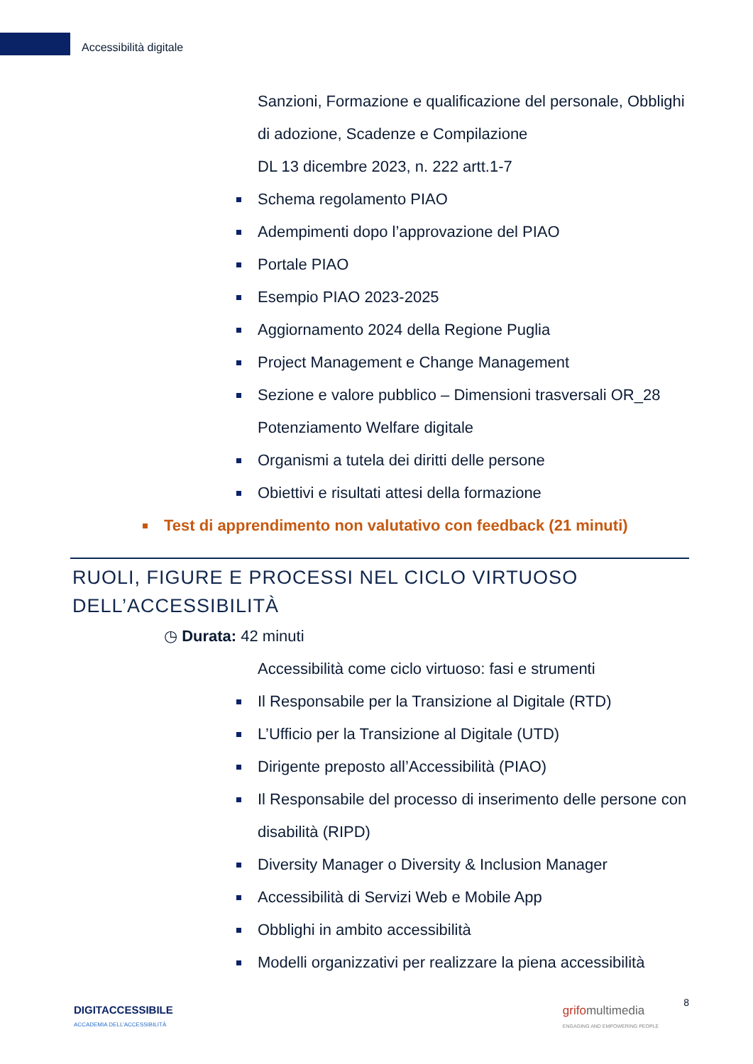Accessibilità digitale
Sanzioni, Formazione e qualificazione del personale, Obblighi di adozione, Scadenze e Compilazione
DL 13 dicembre 2023, n. 222 artt.1-7
Schema regolamento PIAO
Adempimenti dopo l’approvazione del PIAO
Portale PIAO
Esempio PIAO 2023-2025
Aggiornamento 2024 della Regione Puglia
Project Management e Change Management
Sezione e valore pubblico – Dimensioni trasversali OR_28 Potenziamento Welfare digitale
Organismi a tutela dei diritti delle persone
Obiettivi e risultati attesi della formazione
Test di apprendimento non valutativo con feedback (21 minuti)
RUOLI, FIGURE E PROCESSI NEL CICLO VIRTUOSO DELL’ACCESSIBILITÀ
◷ Durata: 42 minuti
Accessibilità come ciclo virtuoso: fasi e strumenti
Il Responsabile per la Transizione al Digitale (RTD)
L’Ufficio per la Transizione al Digitale (UTD)
Dirigente preposto all’Accessibilità (PIAO)
Il Responsabile del processo di inserimento delle persone con disabilità (RIPD)
Diversity Manager o Diversity & Inclusion Manager
Accessibilità di Servizi Web e Mobile App
Obblighi in ambito accessibilità
Modelli organizzativi per realizzare la piena accessibilità
DIGITACCESSIBILE
ACCADEMIA DELL’ACCESSIBILITÀ
grifo multimedia
ENGAGING AND EMPOWERING PEOPLE
8